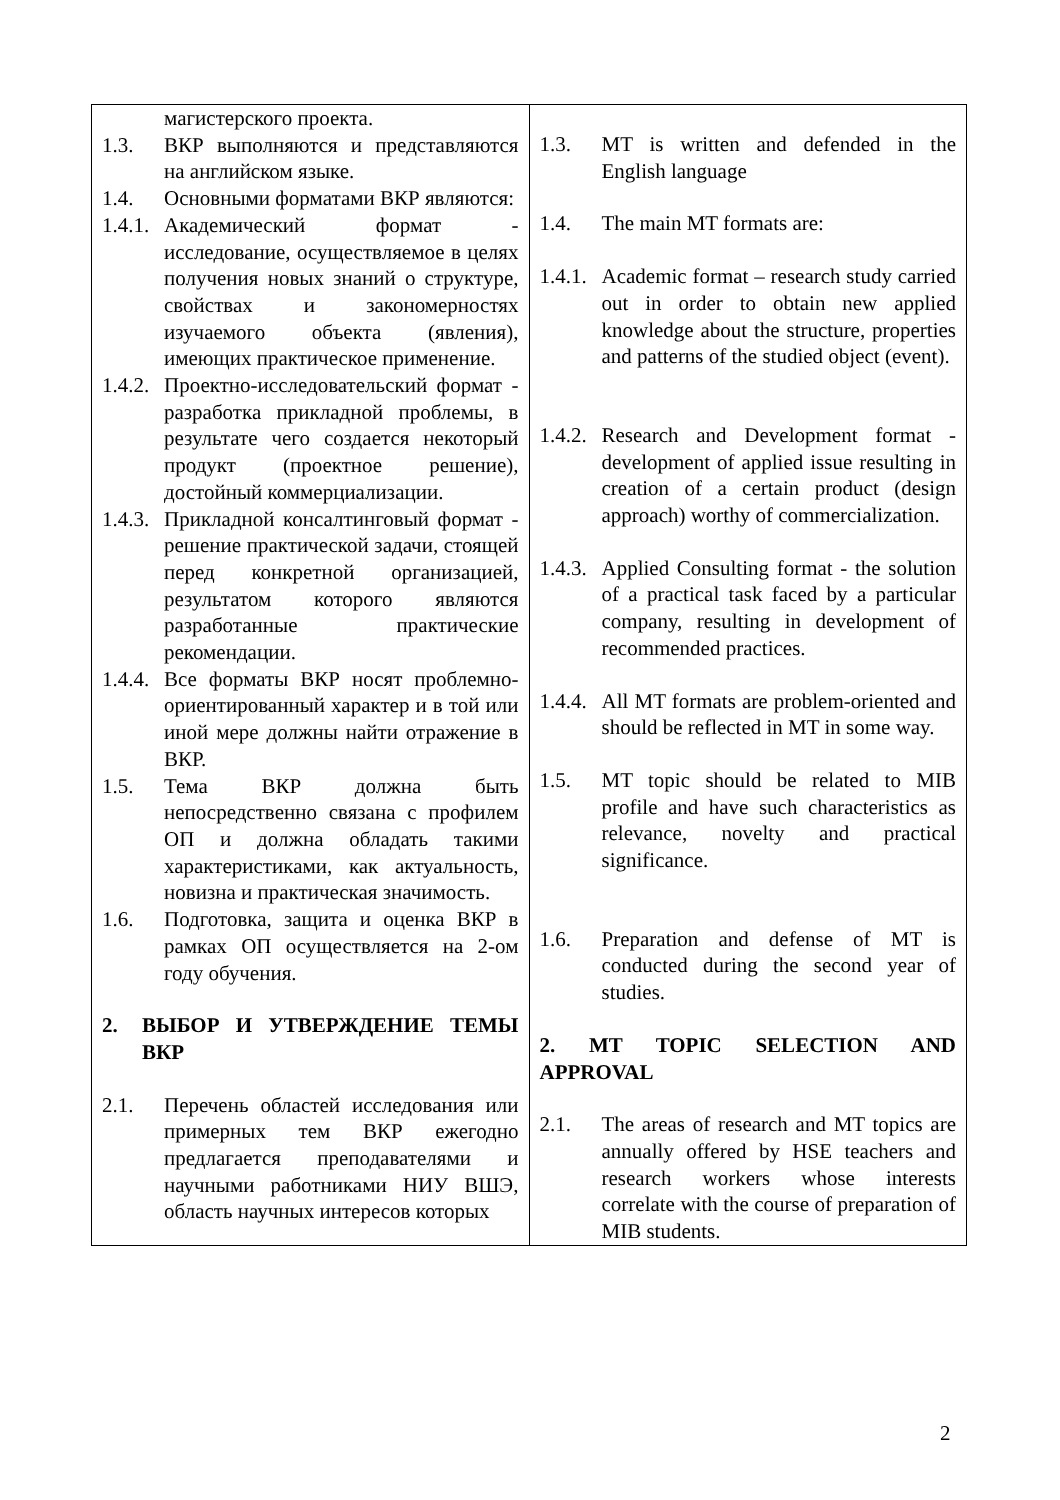| магистерского проекта. 1.3. ВКР выполняются и представляются на английском языке. 1.4. Основными форматами ВКР являются: 1.4.1. Академический формат - исследование, осуществляемое в целях получения новых знаний о структуре, свойствах и закономерностях изучаемого объекта (явления), имеющих практическое применение. 1.4.2. Проектно-исследовательский формат - разработка прикладной проблемы, в результате чего создается некоторый продукт (проектное решение), достойный коммерциализации. 1.4.3. Прикладной консалтинговый формат - решение практической задачи, стоящей перед конкретной организацией, результатом которого являются разработанные практические рекомендации. 1.4.4. Все форматы ВКР носят проблемно-ориентированный характер и в той или иной мере должны найти отражение в ВКР. 1.5. Тема ВКР должна быть непосредственно связана с профилем ОП и должна обладать такими характеристиками, как актуальность, новизна и практическая значимость. 1.6. Подготовка, защита и оценка ВКР в рамках ОП осуществляется на 2-ом году обучения. 2. ВЫБОР И УТВЕРЖДЕНИЕ ТЕМЫ ВКР 2.1. Перечень областей исследования или примерных тем ВКР ежегодно предлагается преподавателями и научными работниками НИУ ВШЭ, область научных интересов которых | 1.3. MT is written and defended in the English language 1.4. The main MT formats are: 1.4.1. Academic format – research study carried out in order to obtain new applied knowledge about the structure, properties and patterns of the studied object (event). 1.4.2. Research and Development format - development of applied issue resulting in creation of a certain product (design approach) worthy of commercialization. 1.4.3. Applied Consulting format - the solution of a practical task faced by a particular company, resulting in development of recommended practices. 1.4.4. All MT formats are problem-oriented and should be reflected in MT in some way. 1.5. MT topic should be related to MIB profile and have such characteristics as relevance, novelty and practical significance. 1.6. Preparation and defense of MT is conducted during the second year of studies. 2. MT TOPIC SELECTION AND APPROVAL 2.1. The areas of research and MT topics are annually offered by HSE teachers and research workers whose interests correlate with the course of preparation of MIB students. |
2